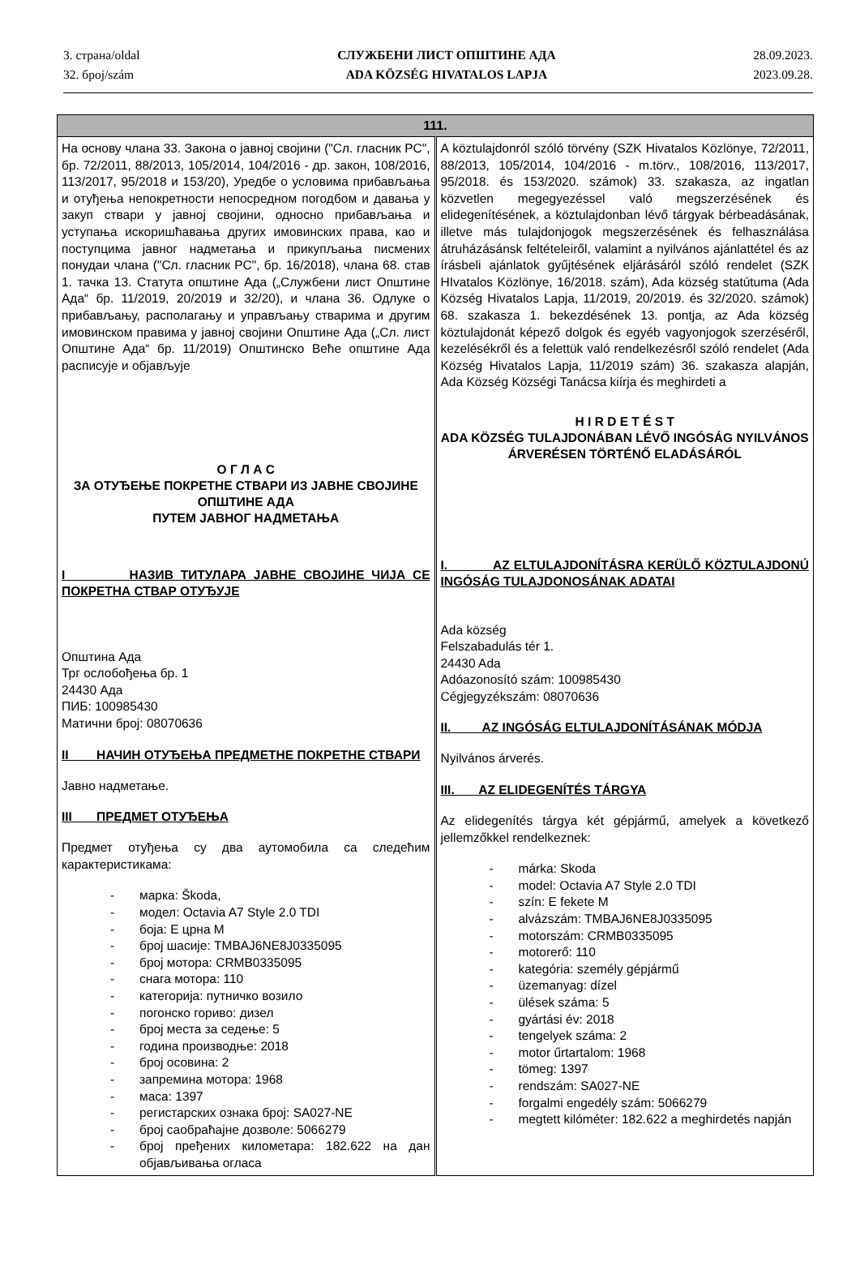3. страна/oldal
32. број/szám
СЛУЖБЕНИ ЛИСТ ОПШТИНЕ АДА
ADA KÖZSÉG HIVATALOS LAPJA
28.09.2023.
2023.09.28.
| 111. | |
| --- | --- |
| На основу члана 33. Закона о јавној својини ("Сл. гласник РС", бр. 72/2011, 88/2013, 105/2014, 104/2016 - др. закон, 108/2016, 113/2017, 95/2018 и 153/20), Уредбе о условима прибављања и отуђења непокретности непосредном погодбом и давања у закуп ствари у јавној својини, односно прибављања и уступања искоришћавања других имовинских права, као и поступцима јавног надметања и прикупљања писмених понудаи члана ("Сл. гласник РС", бр. 16/2018), члана 68. став 1. тачка 13. Статута општине Ада („Службени лист Општине Ада“ бр. 11/2019, 20/2019 и 32/20), и члана 36. Одлуке о прибављању, располагању и управљању стварима и другим имовинском правима у јавној својини Општине Ада („Сл. лист Општине Ада“ бр. 11/2019) Општинско Веће општине Ада расписује и објављује О Г Л А С ЗА ОТУЂЕЊЕ ПОКРЕТНЕ СТВАРИ ИЗ ЈАВНЕ СВОЈИНЕ ОПШТИНЕ АДА ПУТЕМ ЈАВНОГ НАДМЕТАЊА I НАЗИВ ТИТУЛАРА ЈАВНЕ СВОЈИНЕ ЧИЈА СЕ ПОКРЕТНА СТВАР ОТУЂУЈЕ Општина Ада Трг ослобођења бр. 1 24430 Ада ПИБ: 100985430 Матични број: 08070636 II НАЧИН ОТУЂЕЊА ПРЕДМЕТНЕ ПОКРЕТНЕ СТВАРИ Јавно надметање. III ПРЕДМЕТ ОТУЂЕЊА Предмет отуђења су два аутомобила са следећим карактеристикама: - марка: Škoda, - модел: Octavia A7 Style 2.0 TDI - боја: E црна M - број шасије: TMBAJ6NE8J0335095 - број мотора: CRMB0335095 - снага мотора: 110 - категорија: путничко возило - погонско гориво: дизел - број места за седење: 5 - година производње: 2018 - број осовина: 2 - запремина мотора: 1968 - маса: 1397 - регистарских ознака број: SA027-NE - број саобраћајне дозволе: 5066279 - број пређених километара: 182.622 на дан објављивања огласа | A köztulajdonról szóló törvény (SZK Hivatalos Közlönye, 72/2011, 88/2013, 105/2014, 104/2016 - m.törv., 108/2016, 113/2017, 95/2018. és 153/2020. számok) 33. szakasza, az ingatlan közvetlen megegyezéssel való megszerzésének és elidegenítésének, a köztulajdonban lévő tárgyak bérbeadásának, illetve más tulajdonjogok megszerzésének és felhasználása átruházásánsk feltételeiről, valamint a nyilvános ajánlattétel és az írásbeli ajánlatok gyűjtésének eljárásáról szóló rendelet (SZK HIvatalos Közlönye, 16/2018. szám), Ada község statútuma (Ada Község Hivatalos Lapja, 11/2019, 20/2019. és 32/2020. számok) 68. szakasza 1. bekezdésének 13. pontja, az Ada község köztulajdonát képező dolgok és egyéb vagyonjogok szerzéséről, kezelésékről és a felettük való rendelkezésről szóló rendelet (Ada Község Hivatalos Lapja, 11/2019 szám) 36. szakasza alapján, Ada Község Községi Tanácsa kiírja és meghirdeti a H I R D E T É S T ADA KÖZSÉG TULAJDONÁBAN LÉVŐ INGÓSÁG NYILVÁNOS ÁRVERÉSEN TÖRTÉNŐ ELADÁSÁRÓL I. AZ ELTULAJDONÍTÁSRA KERÜLŐ KÖZTULAJDONÚ INGÓSÁG TULAJDONOSÁNAK ADATAI Ada község Felszabadulás tér 1. 24430 Ada Adóazonosító szám: 100985430 Cégjegyzékszám: 08070636 II. AZ INGÓSÁG ELTULAJDONÍTÁSÁNAK MÓDJA Nyilvános árverés. III. AZ ELIDEGENÍTÉS TÁRGYA Az elidegenítés tárgya két gépjármű, amelyek a következő jellemzőkkel rendelkeznek: - márka: Skoda - model: Octavia A7 Style 2.0 TDI - szín: E fekete M - alvázszám: TMBAJ6NE8J0335095 - motorszám: CRMB0335095 - motorerő: 110 - kategória: személy gépjármű - üzemanyag: dízel - ülések száma: 5 - gyártási év: 2018 - tengelyek száma: 2 - motor űrtartalom: 1968 - tömeg: 1397 - rendszám: SA027-NE - forgalmi engedély szám: 5066279 - megtett kilóméter: 182.622 a meghirdetés napján |